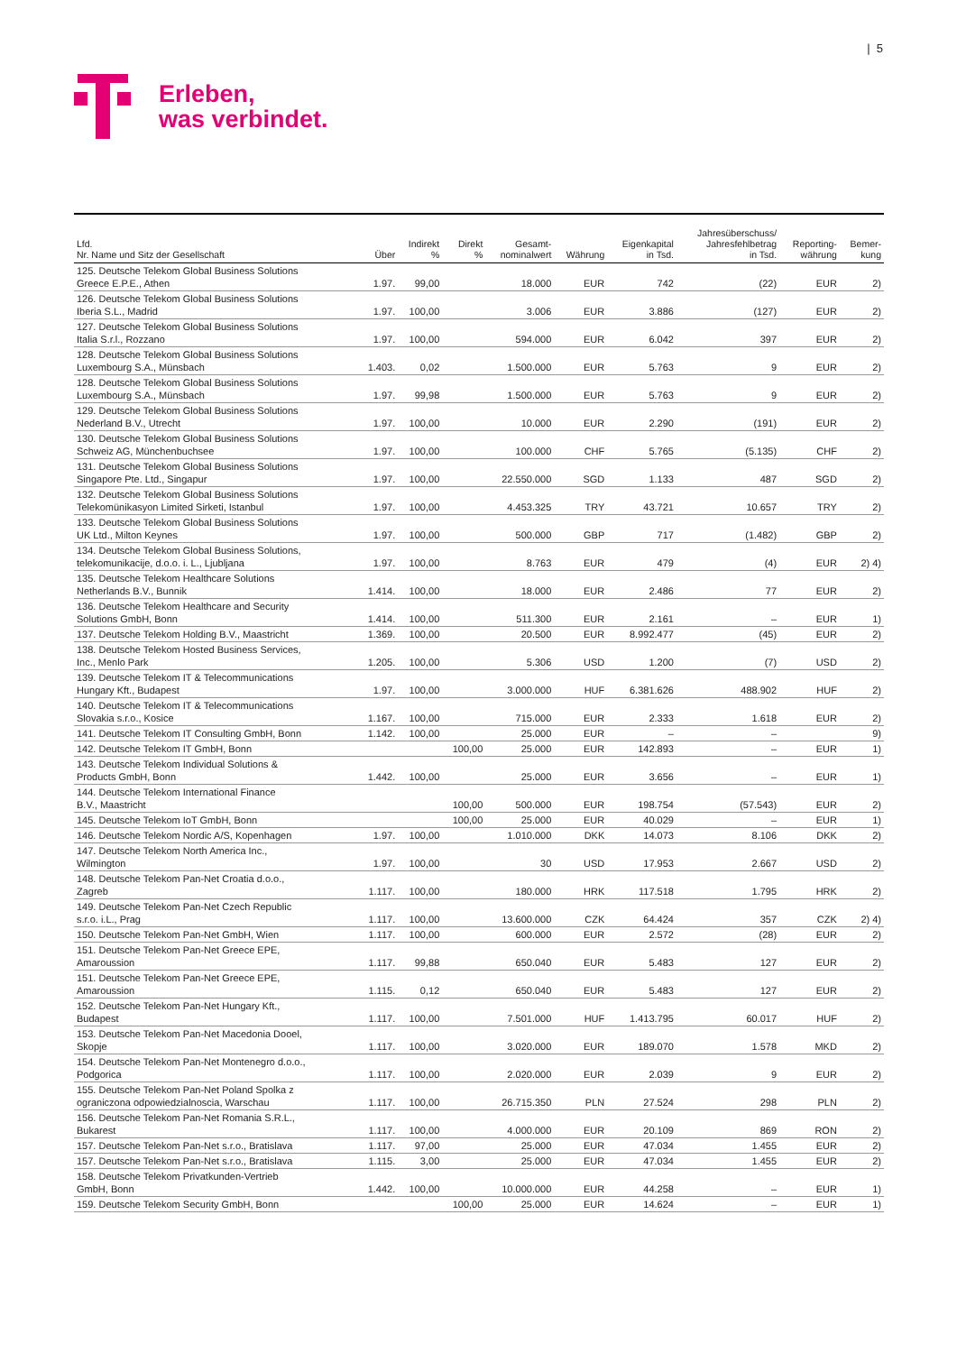| 5
Erleben,
was verbindet.
| Lfd. Nr. Name und Sitz der Gesellschaft | Über | Indirekt % | Direkt % | Gesamt- nominalwert | Währung | Eigenkapital in Tsd. | Jahresüberschuss/ Jahresfehlbetrag in Tsd. | Reporting- währung | Bemer- kung |
| --- | --- | --- | --- | --- | --- | --- | --- | --- | --- |
| 125. Deutsche Telekom Global Business Solutions Greece E.P.E., Athen | 1.97. | 99,00 | | 18.000 | EUR | 742 | (22) | EUR | 2) |
| 126. Deutsche Telekom Global Business Solutions Iberia S.L., Madrid | 1.97. | 100,00 | | 3.006 | EUR | 3.886 | (127) | EUR | 2) |
| 127. Deutsche Telekom Global Business Solutions Italia S.r.l., Rozzano | 1.97. | 100,00 | | 594.000 | EUR | 6.042 | 397 | EUR | 2) |
| 128. Deutsche Telekom Global Business Solutions Luxembourg S.A., Münsbach | 1.403. | 0,02 | | 1.500.000 | EUR | 5.763 | 9 | EUR | 2) |
| 128. Deutsche Telekom Global Business Solutions Luxembourg S.A., Münsbach | 1.97. | 99,98 | | 1.500.000 | EUR | 5.763 | 9 | EUR | 2) |
| 129. Deutsche Telekom Global Business Solutions Nederland B.V., Utrecht | 1.97. | 100,00 | | 10.000 | EUR | 2.290 | (191) | EUR | 2) |
| 130. Deutsche Telekom Global Business Solutions Schweiz AG, Münchenbuchsee | 1.97. | 100,00 | | 100.000 | CHF | 5.765 | (5.135) | CHF | 2) |
| 131. Deutsche Telekom Global Business Solutions Singapore Pte. Ltd., Singapur | 1.97. | 100,00 | | 22.550.000 | SGD | 1.133 | 487 | SGD | 2) |
| 132. Deutsche Telekom Global Business Solutions Telekomünikasyon Limited Sirketi, Istanbul | 1.97. | 100,00 | | 4.453.325 | TRY | 43.721 | 10.657 | TRY | 2) |
| 133. Deutsche Telekom Global Business Solutions UK Ltd., Milton Keynes | 1.97. | 100,00 | | 500.000 | GBP | 717 | (1.482) | GBP | 2) |
| 134. Deutsche Telekom Global Business Solutions, telekomunikacije, d.o.o. i. L., Ljubljana | 1.97. | 100,00 | | 8.763 | EUR | 479 | (4) | EUR | 2) 4) |
| 135. Deutsche Telekom Healthcare Solutions Netherlands B.V., Bunnik | 1.414. | 100,00 | | 18.000 | EUR | 2.486 | 77 | EUR | 2) |
| 136. Deutsche Telekom Healthcare and Security Solutions GmbH, Bonn | 1.414. | 100,00 | | 511.300 | EUR | 2.161 | – | EUR | 1) |
| 137. Deutsche Telekom Holding B.V., Maastricht | 1.369. | 100,00 | | 20.500 | EUR | 8.992.477 | (45) | EUR | 2) |
| 138. Deutsche Telekom Hosted Business Services, Inc., Menlo Park | 1.205. | 100,00 | | 5.306 | USD | 1.200 | (7) | USD | 2) |
| 139. Deutsche Telekom IT & Telecommunications Hungary Kft., Budapest | 1.97. | 100,00 | | 3.000.000 | HUF | 6.381.626 | 488.902 | HUF | 2) |
| 140. Deutsche Telekom IT & Telecommunications Slovakia s.r.o., Kosice | 1.167. | 100,00 | | 715.000 | EUR | 2.333 | 1.618 | EUR | 2) |
| 141. Deutsche Telekom IT Consulting GmbH, Bonn | 1.142. | 100,00 | | 25.000 | EUR | – | – | | 9) |
| 142. Deutsche Telekom IT GmbH, Bonn | | | 100,00 | 25.000 | EUR | 142.893 | – | EUR | 1) |
| 143. Deutsche Telekom Individual Solutions & Products GmbH, Bonn | 1.442. | 100,00 | | 25.000 | EUR | 3.656 | – | EUR | 1) |
| 144. Deutsche Telekom International Finance B.V., Maastricht | | | 100,00 | 500.000 | EUR | 198.754 | (57.543) | EUR | 2) |
| 145. Deutsche Telekom IoT GmbH, Bonn | | | 100,00 | 25.000 | EUR | 40.029 | – | EUR | 1) |
| 146. Deutsche Telekom Nordic A/S, Kopenhagen | 1.97. | 100,00 | | 1.010.000 | DKK | 14.073 | 8.106 | DKK | 2) |
| 147. Deutsche Telekom North America Inc., Wilmington | 1.97. | 100,00 | | 30 | USD | 17.953 | 2.667 | USD | 2) |
| 148. Deutsche Telekom Pan-Net Croatia d.o.o., Zagreb | 1.117. | 100,00 | | 180.000 | HRK | 117.518 | 1.795 | HRK | 2) |
| 149. Deutsche Telekom Pan-Net Czech Republic s.r.o. i.L., Prag | 1.117. | 100,00 | | 13.600.000 | CZK | 64.424 | 357 | CZK | 2) 4) |
| 150. Deutsche Telekom Pan-Net GmbH, Wien | 1.117. | 100,00 | | 600.000 | EUR | 2.572 | (28) | EUR | 2) |
| 151. Deutsche Telekom Pan-Net Greece EPE, Amaroussion | 1.117. | 99,88 | | 650.040 | EUR | 5.483 | 127 | EUR | 2) |
| 151. Deutsche Telekom Pan-Net Greece EPE, Amaroussion | 1.115. | 0,12 | | 650.040 | EUR | 5.483 | 127 | EUR | 2) |
| 152. Deutsche Telekom Pan-Net Hungary Kft., Budapest | 1.117. | 100,00 | | 7.501.000 | HUF | 1.413.795 | 60.017 | HUF | 2) |
| 153. Deutsche Telekom Pan-Net Macedonia Dooel, Skopje | 1.117. | 100,00 | | 3.020.000 | EUR | 189.070 | 1.578 | MKD | 2) |
| 154. Deutsche Telekom Pan-Net Montenegro d.o.o., Podgorica | 1.117. | 100,00 | | 2.020.000 | EUR | 2.039 | 9 | EUR | 2) |
| 155. Deutsche Telekom Pan-Net Poland Spolka z ograniczona odpowiedzialnoscia, Warschau | 1.117. | 100,00 | | 26.715.350 | PLN | 27.524 | 298 | PLN | 2) |
| 156. Deutsche Telekom Pan-Net Romania S.R.L., Bukarest | 1.117. | 100,00 | | 4.000.000 | EUR | 20.109 | 869 | RON | 2) |
| 157. Deutsche Telekom Pan-Net s.r.o., Bratislava | 1.117. | 97,00 | | 25.000 | EUR | 47.034 | 1.455 | EUR | 2) |
| 157. Deutsche Telekom Pan-Net s.r.o., Bratislava | 1.115. | 3,00 | | 25.000 | EUR | 47.034 | 1.455 | EUR | 2) |
| 158. Deutsche Telekom Privatkunden-Vertrieb GmbH, Bonn | 1.442. | 100,00 | | 10.000.000 | EUR | 44.258 | – | EUR | 1) |
| 159. Deutsche Telekom Security GmbH, Bonn | | | 100,00 | 25.000 | EUR | 14.624 | – | EUR | 1) |